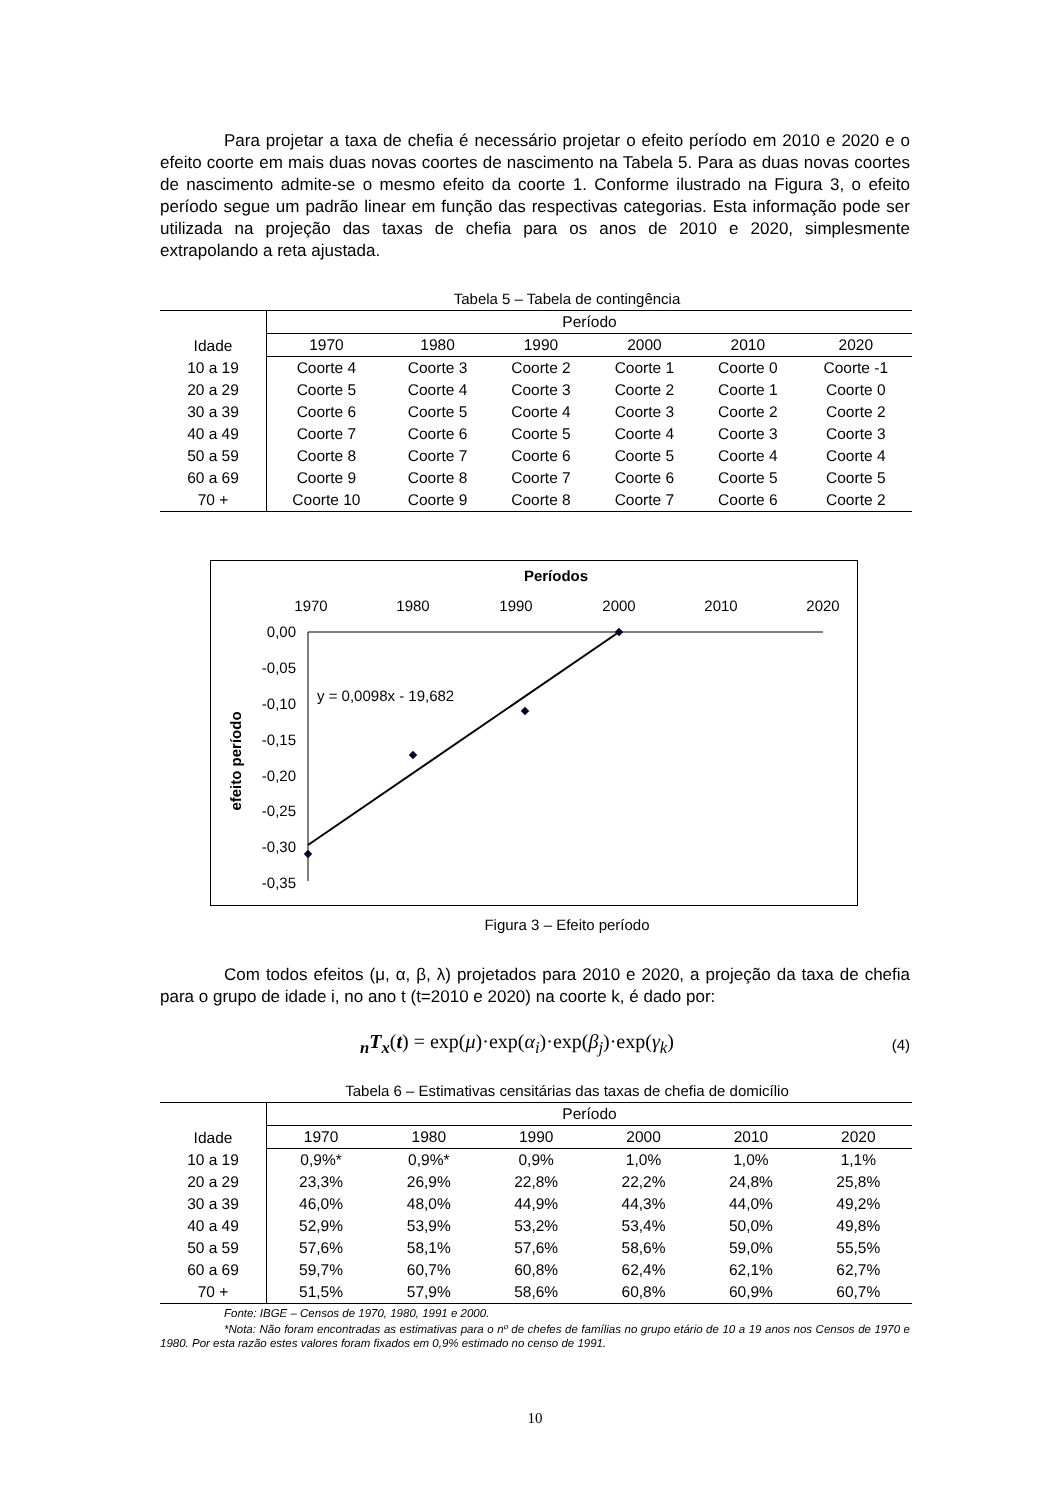Para projetar a taxa de chefia é necessário projetar o efeito período em 2010 e 2020 e o efeito coorte em mais duas novas coortes de nascimento na Tabela 5. Para as duas novas coortes de nascimento admite-se o mesmo efeito da coorte 1. Conforme ilustrado na Figura 3, o efeito período segue um padrão linear em função das respectivas categorias. Esta informação pode ser utilizada na projeção das taxas de chefia para os anos de 2010 e 2020, simplesmente extrapolando a reta ajustada.
Tabela 5 – Tabela de contingência
| Idade | Período | | | | | |
| --- | --- | --- | --- | --- | --- | --- |
| | 1970 | 1980 | 1990 | 2000 | 2010 | 2020 |
| 10 a 19 | Coorte 4 | Coorte 3 | Coorte 2 | Coorte 1 | Coorte 0 | Coorte -1 |
| 20 a 29 | Coorte 5 | Coorte 4 | Coorte 3 | Coorte 2 | Coorte 1 | Coorte 0 |
| 30 a 39 | Coorte 6 | Coorte 5 | Coorte 4 | Coorte 3 | Coorte 2 | Coorte 2 |
| 40 a 49 | Coorte 7 | Coorte 6 | Coorte 5 | Coorte 4 | Coorte 3 | Coorte 3 |
| 50 a 59 | Coorte 8 | Coorte 7 | Coorte 6 | Coorte 5 | Coorte 4 | Coorte 4 |
| 60 a 69 | Coorte 9 | Coorte 8 | Coorte 7 | Coorte 6 | Coorte 5 | Coorte 5 |
| 70 + | Coorte 10 | Coorte 9 | Coorte 8 | Coorte 7 | Coorte 6 | Coorte 2 |
Períodos
1970
1980
1990
2000
2010
2020
0,00
-0,05
-0,10
-0,15
-0,20
-0,25
-0,30
-0,35
efeito período
y = 0,0098x - 19,682
Figura 3 – Efeito período
Com todos efeitos (μ, α, β, λ) projetados para 2010 e 2020, a projeção da taxa de chefia para o grupo de idade i, no ano t (t=2010 e 2020) na coorte k, é dado por:
<sub>n</sub>T<sub>x</sub>(t) = exp(μ)·exp(α<sub>i</sub>)·exp(β<sub>j</sub>)·exp(γ<sub>k</sub>) (4)
Tabela 6 – Estimativas censitárias das taxas de chefia de domicílio
| Idade | Período | | | | | |
| --- | --- | --- | --- | --- | --- | --- |
| | 1970 | 1980 | 1990 | 2000 | 2010 | 2020 |
| 10 a 19 | 0,9%* | 0,9%* | 0,9% | 1,0% | 1,0% | 1,1% |
| 20 a 29 | 23,3% | 26,9% | 22,8% | 22,2% | 24,8% | 25,8% |
| 30 a 39 | 46,0% | 48,0% | 44,9% | 44,3% | 44,0% | 49,2% |
| 40 a 49 | 52,9% | 53,9% | 53,2% | 53,4% | 50,0% | 49,8% |
| 50 a 59 | 57,6% | 58,1% | 57,6% | 58,6% | 59,0% | 55,5% |
| 60 a 69 | 59,7% | 60,7% | 60,8% | 62,4% | 62,1% | 62,7% |
| 70 + | 51,5% | 57,9% | 58,6% | 60,8% | 60,9% | 60,7% |
Fonte: IBGE – Censos de 1970, 1980, 1991 e 2000.
*Nota: Não foram encontradas as estimativas para o nº de chefes de famílias no grupo etário de 10 a 19 anos nos Censos de 1970 e 1980. Por esta razão estes valores foram fixados em 0,9% estimado no censo de 1991.
10